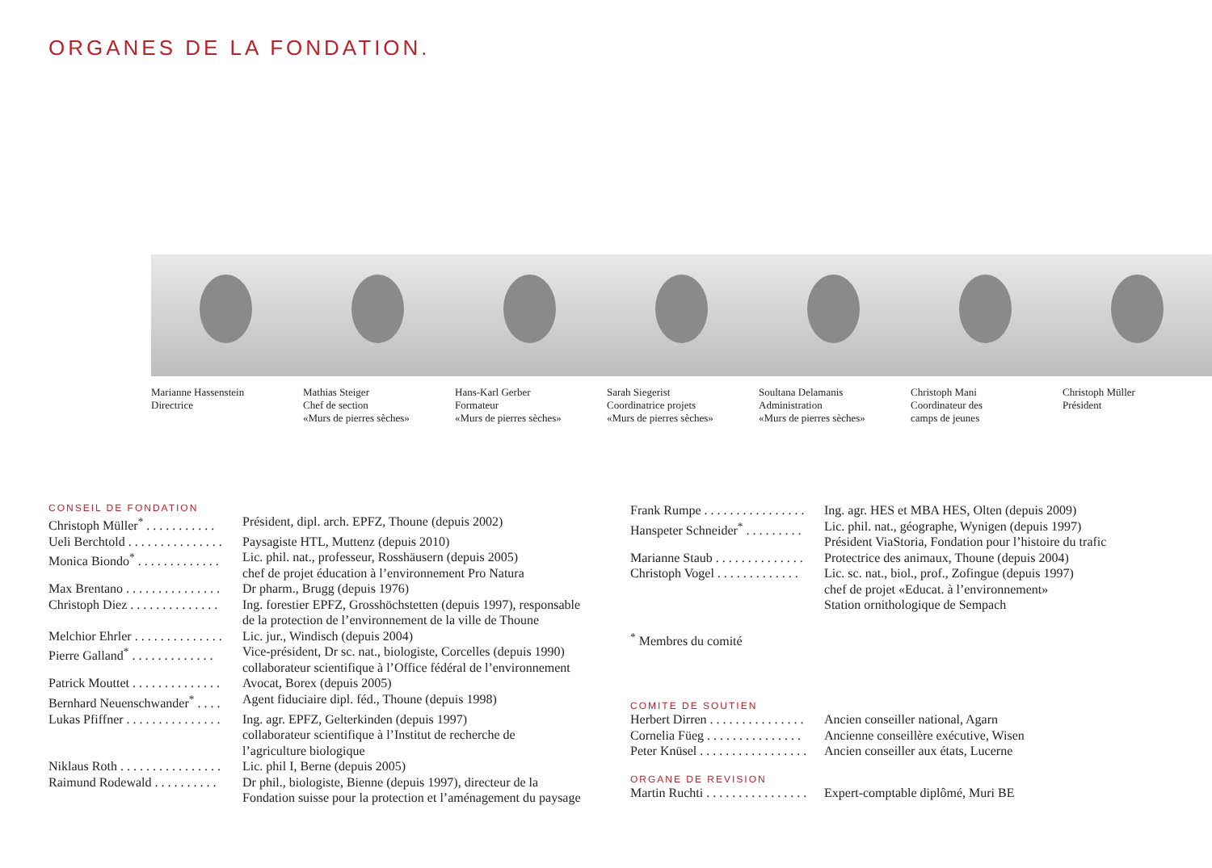ORGANES DE LA FONDATION.
Marianne Hassenstein
Directrice
Mathias Steiger
Chef de section
«Murs de pierres sèches»
Hans-Karl Gerber
Formateur
«Murs de pierres sèches»
Sarah Siegerist
Coordinatrice projets
«Murs de pierres sèches»
Soultana Delamanis
Administration
«Murs de pierres sèches»
Christoph Mani
Coordinateur des
camps de jeunes
Christoph Müller
Président
CONSEIL DE FONDATION
| Christoph Müller<sup>*</sup> . . . . . . . . . . . | Président, dipl. arch. EPFZ, Thoune (depuis 2002) |
| Ueli Berchtold . . . . . . . . . . . . . . . | Paysagiste HTL, Muttenz (depuis 2010) |
| Monica Biondo<sup>*</sup> . . . . . . . . . . . . . | Lic. phil. nat., professeur, Rosshäusern (depuis 2005) chef de projet éducation à l’environnement Pro Natura |
| Max Brentano . . . . . . . . . . . . . . . | Dr pharm., Brugg (depuis 1976) |
| Christoph Diez . . . . . . . . . . . . . . | Ing. forestier EPFZ, Grosshöchstetten (depuis 1997), responsable de la protection de l’environnement de la ville de Thoune |
| Melchior Ehrler . . . . . . . . . . . . . . | Lic. jur., Windisch (depuis 2004) |
| Pierre Galland<sup>*</sup> . . . . . . . . . . . . . | Vice-président, Dr sc. nat., biologiste, Corcelles (depuis 1990) collaborateur scientifique à l’Office fédéral de l’environnement |
| Patrick Mouttet . . . . . . . . . . . . . . | Avocat, Borex (depuis 2005) |
| Bernhard Neuenschwander<sup>*</sup> . . . . | Agent fiduciaire dipl. féd., Thoune (depuis 1998) |
| Lukas Pfiffner . . . . . . . . . . . . . . . | Ing. agr. EPFZ, Gelterkinden (depuis 1997) collaborateur scientifique à l’Institut de recherche de l’agriculture biologique |
| Niklaus Roth . . . . . . . . . . . . . . . . | Lic. phil I, Berne (depuis 2005) |
| Raimund Rodewald . . . . . . . . . . | Dr phil., biologiste, Bienne (depuis 1997), directeur de la Fondation suisse pour la protection et l’aménagement du paysage |
| Frank Rumpe . . . . . . . . . . . . . . . . | Ing. agr. HES et MBA HES, Olten (depuis 2009) |
| Hanspeter Schneider<sup>*</sup> . . . . . . . . . | Lic. phil. nat., géographe, Wynigen (depuis 1997) Président ViaStoria, Fondation pour l’histoire du trafic |
| Marianne Staub . . . . . . . . . . . . . . | Protectrice des animaux, Thoune (depuis 2004) |
| Christoph Vogel . . . . . . . . . . . . . | Lic. sc. nat., biol., prof., Zofingue (depuis 1997) chef de projet «Educat. à l’environnement» Station ornithologique de Sempach |
<sup>*</sup> Membres du comité
COMITE DE SOUTIEN
| Herbert Dirren . . . . . . . . . . . . . . . | Ancien conseiller national, Agarn |
| Cornelia Füeg . . . . . . . . . . . . . . . | Ancienne conseillère exécutive, Wisen |
| Peter Knüsel . . . . . . . . . . . . . . . . . | Ancien conseiller aux états, Lucerne |
ORGANE DE REVISION
| Martin Ruchti . . . . . . . . . . . . . . . . | Expert-comptable diplômé, Muri BE |